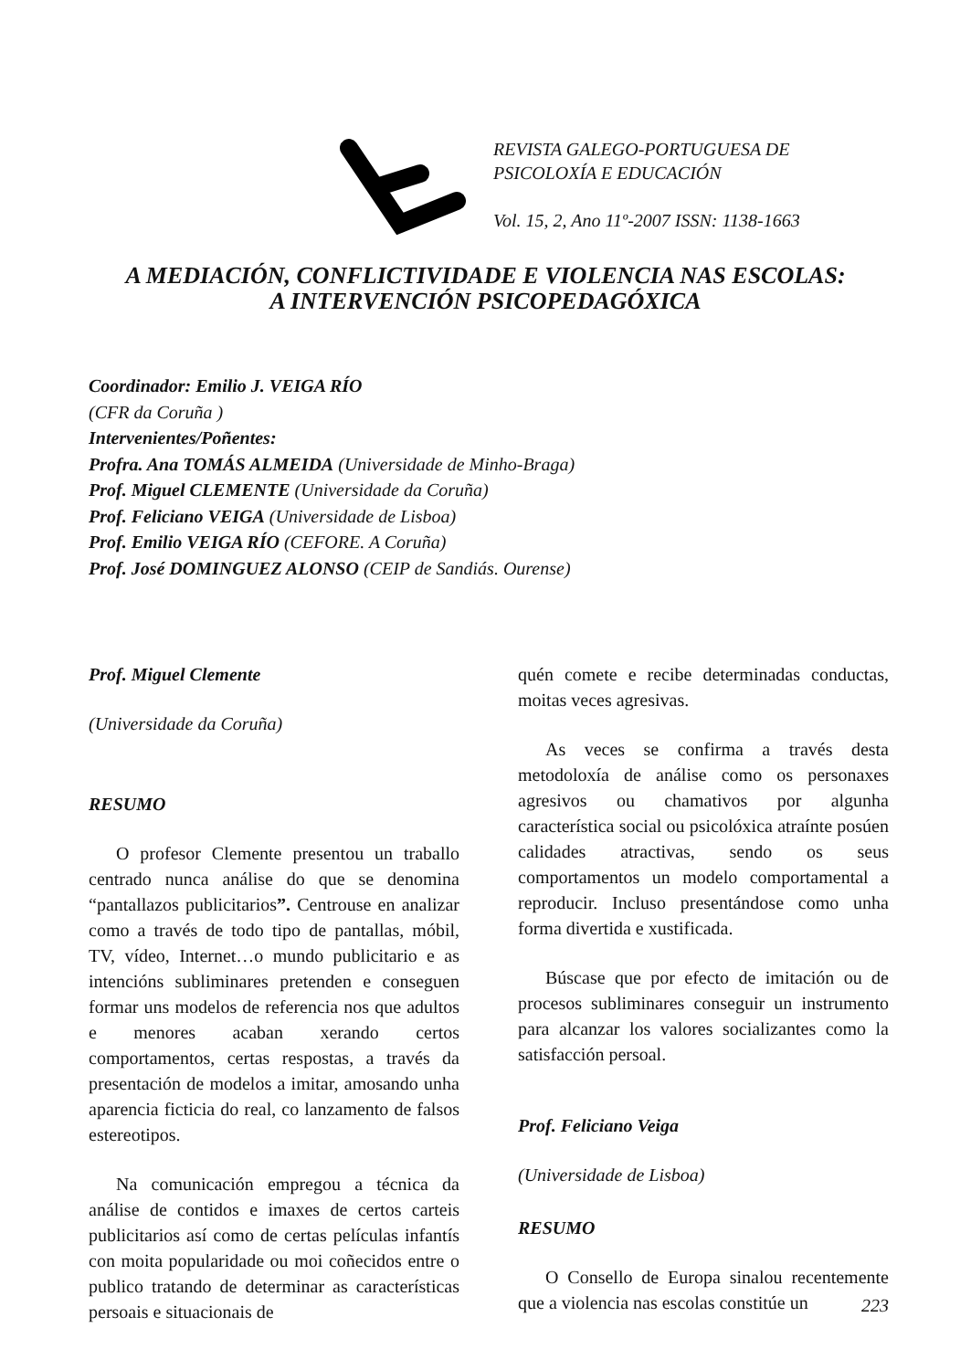REVISTA GALEGO-PORTUGUESA DE
PSICOLOXÍA E EDUCACIÓN
Vol. 15, 2, Ano 11º-2007 ISSN: 1138-1663
A MEDIACIÓN, CONFLICTIVIDADE E VIOLENCIA NAS ESCOLAS:
A INTERVENCIÓN PSICOPEDAGÓXICA
Coordinador: Emilio J. VEIGA RÍO
(CFR da Coruña )
Intervenientes/Poñentes:
Profra. Ana TOMÁS ALMEIDA (Universidade de Minho-Braga)
Prof. Miguel CLEMENTE (Universidade da Coruña)
Prof. Feliciano VEIGA (Universidade de Lisboa)
Prof. Emilio VEIGA RÍO (CEFORE. A Coruña)
Prof. José DOMINGUEZ ALONSO (CEIP de Sandiás. Ourense)
Prof. Miguel Clemente
(Universidade da Coruña)
RESUMO
O profesor Clemente presentou un traballo centrado nunca análise do que se denomina “pantallazos publicitarios”. Centrouse en analizar como a través de todo tipo de pantallas, móbil, TV, vídeo, Internet…o mundo publicitario e as intencións subliminares pretenden e conseguen formar uns modelos de referencia nos que adultos e menores acaban xerando certos comportamentos, certas respostas, a través da presentación de modelos a imitar, amosando unha aparencia ficticia do real, co lanzamento de falsos estereotipos.
Na comunicación empregou a técnica da análise de contidos e imaxes de certos carteis publicitarios así como de certas películas infantís con moita popularidade ou moi coñecidos entre o publico tratando de determinar as características persoais e situacionais de
quén comete e recibe determinadas conductas, moitas veces agresivas.
As veces se confirma a través desta metodoloxía de análise como os personaxes agresivos ou chamativos por algunha característica social ou psicolóxica atraínte posúen calidades atractivas, sendo os seus comportamentos un modelo comportamental a reproducir. Incluso presentándose como unha forma divertida e xustificada.
Búscase que por efecto de imitación ou de procesos subliminares conseguir un instrumento para alcanzar los valores socializantes como la satisfacción persoal.
Prof. Feliciano Veiga
(Universidade de Lisboa)
RESUMO
O Consello de Europa sinalou recentemente que a violencia nas escolas constitúe un
223